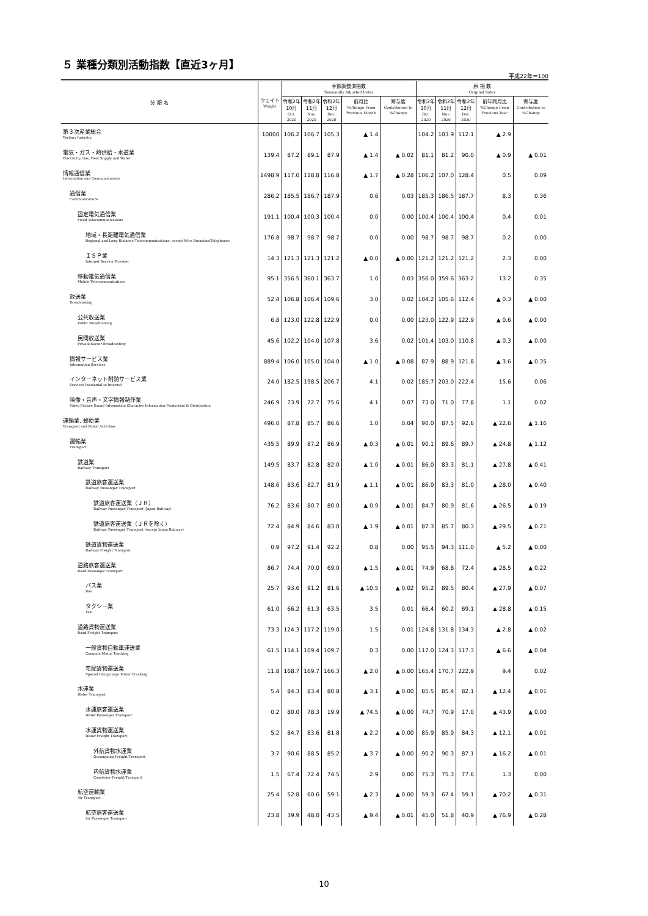５ 業種分類別活動指数【直近3ヶ月】
平成22年＝100
| 分 類 名 | ウェイト Weight | 季節調整済指数 Seasonally Adjusted Index | | | | | 原 指 数 Original Index | | | | |
| --- | --- | --- | --- | --- | --- | --- | --- | --- | --- | --- | --- |
| | | 令和2年 10月 Oct. 2020 | 令和2年 11月 Nov. 2020 | 令和2年 12月 Dec. 2020 | 前月比 %Change From Previous Month | 寄与度 Contribution to %Change | 令和2年 10月 Oct. 2020 | 令和2年 11月 Nov. 2020 | 令和2年 12月 Dec. 2020 | 前年同月比 %Change From Previous Year | 寄与度 Contribution to %Change |
| 第３次産業総合 Tertiary Industry | 10000 | 106.2 | 106.7 | 105.3 | ▲ 1.4 | | 104.2 | 103.9 | 112.1 | ▲ 2.9 | |
| 電気・ガス・熱供給・水道業 Electricity, Gas, Heat Supply and Water | 139.4 | 87.2 | 89.1 | 87.9 | ▲ 1.4 | ▲ 0.02 | 81.1 | 81.2 | 90.0 | ▲ 0.9 | ▲ 0.01 |
| 情報通信業 Information and Communications | 1498.9 | 117.0 | 118.8 | 116.8 | ▲ 1.7 | ▲ 0.28 | 106.2 | 107.0 | 128.4 | 0.5 | 0.09 |
| 通信業 Communications | 286.2 | 185.5 | 186.7 | 187.9 | 0.6 | 0.03 | 185.3 | 186.5 | 187.7 | 8.3 | 0.36 |
| 固定電気通信業 Fixed Telecommunications | 191.1 | 100.4 | 100.3 | 100.4 | 0.0 | 0.00 | 100.4 | 100.4 | 100.4 | 0.4 | 0.01 |
| 地域・長距離電気通信業 Regional and Long-Distance Telecommunications, except Wire BroadcastTelephones | 176.8 | 98.7 | 98.7 | 98.7 | 0.0 | 0.00 | 98.7 | 98.7 | 98.7 | 0.2 | 0.00 |
| ＩＳＰ業 Internet Service Provider | 14.3 | 121.3 | 121.3 | 121.2 | ▲ 0.0 | ▲ 0.00 | 121.2 | 121.2 | 121.2 | 2.3 | 0.00 |
| 移動電気通信業 Mobile Telecommunications | 95.1 | 356.5 | 360.1 | 363.7 | 1.0 | 0.03 | 356.0 | 359.6 | 363.2 | 13.2 | 0.35 |
| 放送業 Broadcasting | 52.4 | 106.8 | 106.4 | 109.6 | 3.0 | 0.02 | 104.2 | 105.6 | 112.4 | ▲ 0.3 | ▲ 0.00 |
| 公共放送業 Public Broadcasting | 6.8 | 123.0 | 122.8 | 122.9 | 0.0 | 0.00 | 123.0 | 122.9 | 122.9 | ▲ 0.6 | ▲ 0.00 |
| 民間放送業 Private-Sector Broadcasting | 45.6 | 102.2 | 104.0 | 107.8 | 3.6 | 0.02 | 101.4 | 103.0 | 110.8 | ▲ 0.3 | ▲ 0.00 |
| 情報サービス業 Information Services | 889.4 | 106.0 | 105.0 | 104.0 | ▲ 1.0 | ▲ 0.08 | 87.9 | 88.9 | 121.8 | ▲ 3.6 | ▲ 0.35 |
| インターネット附随サービス業 Services Incidental to Internet | 24.0 | 182.5 | 198.5 | 206.7 | 4.1 | 0.02 | 185.7 | 203.0 | 222.4 | 15.6 | 0.06 |
| 映像・音声・文字情報制作業 Video Picture,Sound Information,Character Information Production & Distribution | 246.9 | 73.9 | 72.7 | 75.6 | 4.1 | 0.07 | 73.0 | 71.0 | 77.8 | 1.1 | 0.02 |
| 運輸業, 郵便業 Transport and Postal Activities | 496.0 | 87.8 | 85.7 | 86.6 | 1.0 | 0.04 | 90.0 | 87.5 | 92.6 | ▲ 22.6 | ▲ 1.16 |
| 運輸業 Transport | 435.5 | 89.9 | 87.2 | 86.9 | ▲ 0.3 | ▲ 0.01 | 90.1 | 89.6 | 89.7 | ▲ 24.8 | ▲ 1.12 |
| 鉄道業 Railway Transport | 149.5 | 83.7 | 82.8 | 82.0 | ▲ 1.0 | ▲ 0.01 | 86.0 | 83.3 | 81.1 | ▲ 27.8 | ▲ 0.41 |
| 鉄道旅客運送業 Railway Passenger Transport | 148.6 | 83.6 | 82.7 | 81.9 | ▲ 1.1 | ▲ 0.01 | 86.0 | 83.3 | 81.0 | ▲ 28.0 | ▲ 0.40 |
| 鉄道旅客運送業（ＪＲ） Railway Passenger Transport (Japan Railway) | 76.2 | 83.6 | 80.7 | 80.0 | ▲ 0.9 | ▲ 0.01 | 84.7 | 80.9 | 81.6 | ▲ 26.5 | ▲ 0.19 |
| 鉄道旅客運送業（ＪＲを除く） Railway Passenger Transport (except Japan Railway) | 72.4 | 84.9 | 84.6 | 83.0 | ▲ 1.9 | ▲ 0.01 | 87.3 | 85.7 | 80.3 | ▲ 29.5 | ▲ 0.21 |
| 鉄道貨物運送業 Railway Freight Transport | 0.9 | 97.2 | 91.4 | 92.2 | 0.8 | 0.00 | 95.5 | 94.3 | 111.0 | ▲ 5.2 | ▲ 0.00 |
| 道路旅客運送業 Road Passenger Transport | 86.7 | 74.4 | 70.0 | 69.0 | ▲ 1.5 | ▲ 0.01 | 74.9 | 68.8 | 72.4 | ▲ 28.5 | ▲ 0.22 |
| バス業 Bus | 25.7 | 93.6 | 91.2 | 81.6 | ▲ 10.5 | ▲ 0.02 | 95.2 | 89.5 | 80.4 | ▲ 27.9 | ▲ 0.07 |
| タクシー業 Taxi | 61.0 | 66.2 | 61.3 | 63.5 | 3.5 | 0.01 | 66.4 | 60.2 | 69.1 | ▲ 28.8 | ▲ 0.15 |
| 道路貨物運送業 Road Freight Transport | 73.3 | 124.3 | 117.2 | 119.0 | 1.5 | 0.01 | 124.8 | 131.8 | 134.3 | ▲ 2.8 | ▲ 0.02 |
| 一般貨物自動車運送業 Common Motor Trucking | 61.5 | 114.1 | 109.4 | 109.7 | 0.3 | 0.00 | 117.0 | 124.3 | 117.3 | ▲ 6.6 | ▲ 0.04 |
| 宅配貨物運送業 Special Groupcargo Motor Trucking | 11.8 | 168.7 | 169.7 | 166.3 | ▲ 2.0 | ▲ 0.00 | 165.4 | 170.7 | 222.9 | 9.4 | 0.02 |
| 水運業 Water Transport | 5.4 | 84.3 | 83.4 | 80.8 | ▲ 3.1 | ▲ 0.00 | 85.5 | 85.4 | 82.1 | ▲ 12.4 | ▲ 0.01 |
| 水運旅客運送業 Water Passenger Transport | 0.2 | 80.0 | 78.3 | 19.9 | ▲ 74.5 | ▲ 0.00 | 74.7 | 70.9 | 17.0 | ▲ 43.9 | ▲ 0.00 |
| 水運貨物運送業 Water Freight Transport | 5.2 | 84.7 | 83.6 | 81.8 | ▲ 2.2 | ▲ 0.00 | 85.9 | 85.9 | 84.3 | ▲ 12.1 | ▲ 0.01 |
| 外航貨物水運業 Oceangoing Freight Transport | 3.7 | 90.6 | 88.5 | 85.2 | ▲ 3.7 | ▲ 0.00 | 90.2 | 90.3 | 87.1 | ▲ 16.2 | ▲ 0.01 |
| 内航貨物水運業 Coastwise Freight Transport | 1.5 | 67.4 | 72.4 | 74.5 | 2.9 | 0.00 | 75.3 | 75.3 | 77.6 | 1.3 | 0.00 |
| 航空運輸業 Air Transport | 25.4 | 52.8 | 60.6 | 59.1 | ▲ 2.3 | ▲ 0.00 | 59.3 | 67.4 | 59.1 | ▲ 70.2 | ▲ 0.31 |
| 航空旅客運送業 Air Passenger Transport | 23.8 | 39.9 | 48.0 | 43.5 | ▲ 9.4 | ▲ 0.01 | 45.0 | 51.8 | 40.9 | ▲ 76.9 | ▲ 0.28 |
10